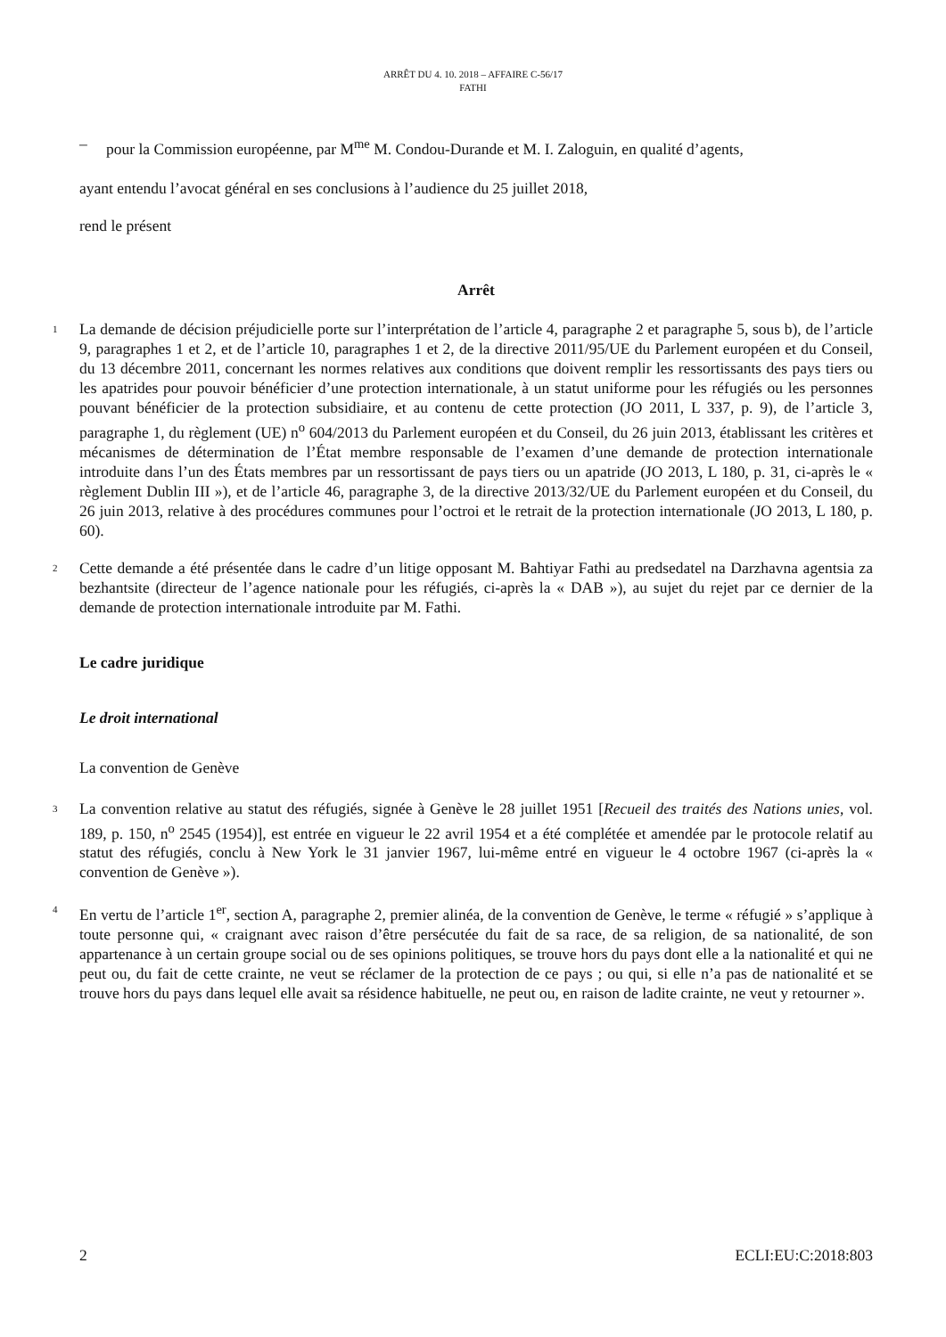ARRÊT DU 4. 10. 2018 – AFFAIRE C-56/17
FATHI
– pour la Commission européenne, par M<sup>me</sup> M. Condou-Durande et M. I. Zaloguin, en qualité d’agents,
ayant entendu l’avocat général en ses conclusions à l’audience du 25 juillet 2018,
rend le présent
Arrêt
1
La demande de décision préjudicielle porte sur l’interprétation de l’article 4, paragraphe 2 et paragraphe 5, sous b), de l’article 9, paragraphes 1 et 2, et de l’article 10, paragraphes 1 et 2, de la directive 2011/95/UE du Parlement européen et du Conseil, du 13 décembre 2011, concernant les normes relatives aux conditions que doivent remplir les ressortissants des pays tiers ou les apatrides pour pouvoir bénéficier d’une protection internationale, à un statut uniforme pour les réfugiés ou les personnes pouvant bénéficier de la protection subsidiaire, et au contenu de cette protection (JO 2011, L 337, p. 9), de l’article 3, paragraphe 1, du règlement (UE) n<sup>o</sup> 604/2013 du Parlement européen et du Conseil, du 26 juin 2013, établissant les critères et mécanismes de détermination de l’État membre responsable de l’examen d’une demande de protection internationale introduite dans l’un des États membres par un ressortissant de pays tiers ou un apatride (JO 2013, L 180, p. 31, ci-après le « règlement Dublin III »), et de l’article 46, paragraphe 3, de la directive 2013/32/UE du Parlement européen et du Conseil, du 26 juin 2013, relative à des procédures communes pour l’octroi et le retrait de la protection internationale (JO 2013, L 180, p. 60).
2
Cette demande a été présentée dans le cadre d’un litige opposant M. Bahtiyar Fathi au predsedatel na Darzhavna agentsia za bezhantsite (directeur de l’agence nationale pour les réfugiés, ci-après la « DAB »), au sujet du rejet par ce dernier de la demande de protection internationale introduite par M. Fathi.
Le cadre juridique
Le droit international
La convention de Genève
3
La convention relative au statut des réfugiés, signée à Genève le 28 juillet 1951 [Recueil des traités des Nations unies, vol. 189, p. 150, n<sup>o</sup> 2545 (1954)], est entrée en vigueur le 22 avril 1954 et a été complétée et amendée par le protocole relatif au statut des réfugiés, conclu à New York le 31 janvier 1967, lui-même entré en vigueur le 4 octobre 1967 (ci-après la « convention de Genève »).
4
En vertu de l’article 1<sup>er</sup>, section A, paragraphe 2, premier alinéa, de la convention de Genève, le terme « réfugié » s’applique à toute personne qui, « craignant avec raison d’être persécutée du fait de sa race, de sa religion, de sa nationalité, de son appartenance à un certain groupe social ou de ses opinions politiques, se trouve hors du pays dont elle a la nationalité et qui ne peut ou, du fait de cette crainte, ne veut se réclamer de la protection de ce pays ; ou qui, si elle n’a pas de nationalité et se trouve hors du pays dans lequel elle avait sa résidence habituelle, ne peut ou, en raison de ladite crainte, ne veut y retourner ».
2 ECLI:EU:C:2018:803